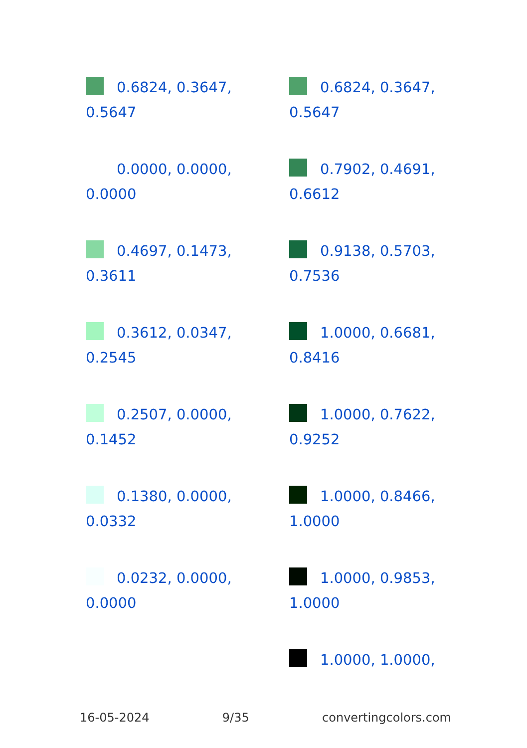0.6824, 0.3647,
0.5647
0.0000, 0.0000,
0.0000
0.4697, 0.1473,
0.3611
0.3612, 0.0347,
0.2545
0.2507, 0.0000,
0.1452
0.1380, 0.0000,
0.0332
0.0232, 0.0000,
0.0000
0.6824, 0.3647,
0.5647
0.7902, 0.4691,
0.6612
0.9138, 0.5703,
0.7536
1.0000, 0.6681,
0.8416
1.0000, 0.7622,
0.9252
1.0000, 0.8466,
1.0000
1.0000, 0.9853,
1.0000
1.0000, 1.0000,
16-05-2024 9/35 convertingcolors.com